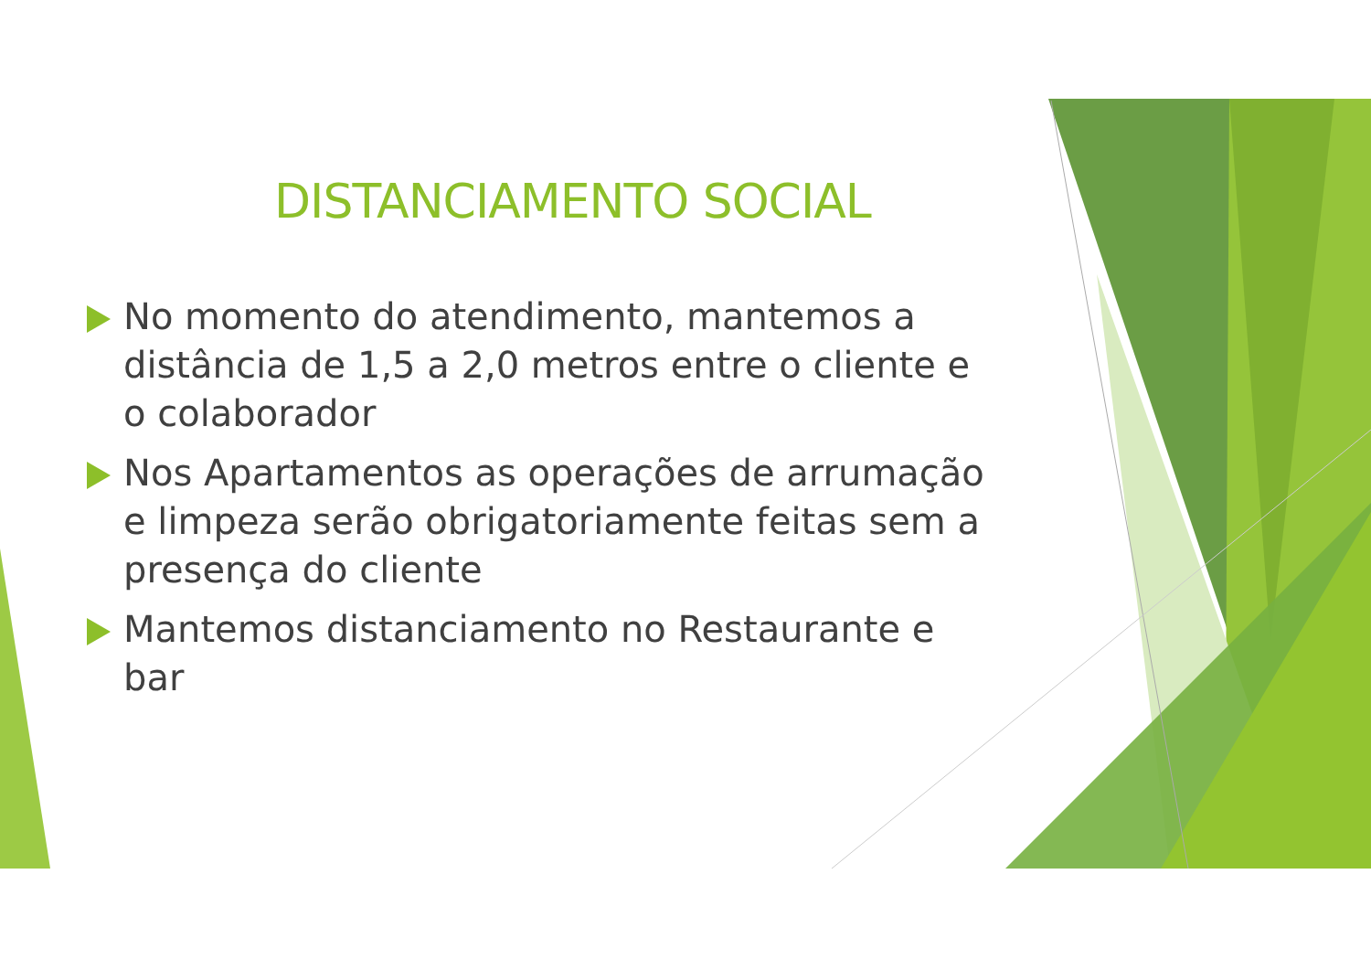DISTANCIAMENTO SOCIAL
No momento do atendimento, mantemos a distância de 1,5 a 2,0 metros entre o cliente e o colaborador
Nos Apartamentos as operações de arrumação e limpeza serão obrigatoriamente feitas sem a presença do cliente
Mantemos distanciamento no Restaurante e bar